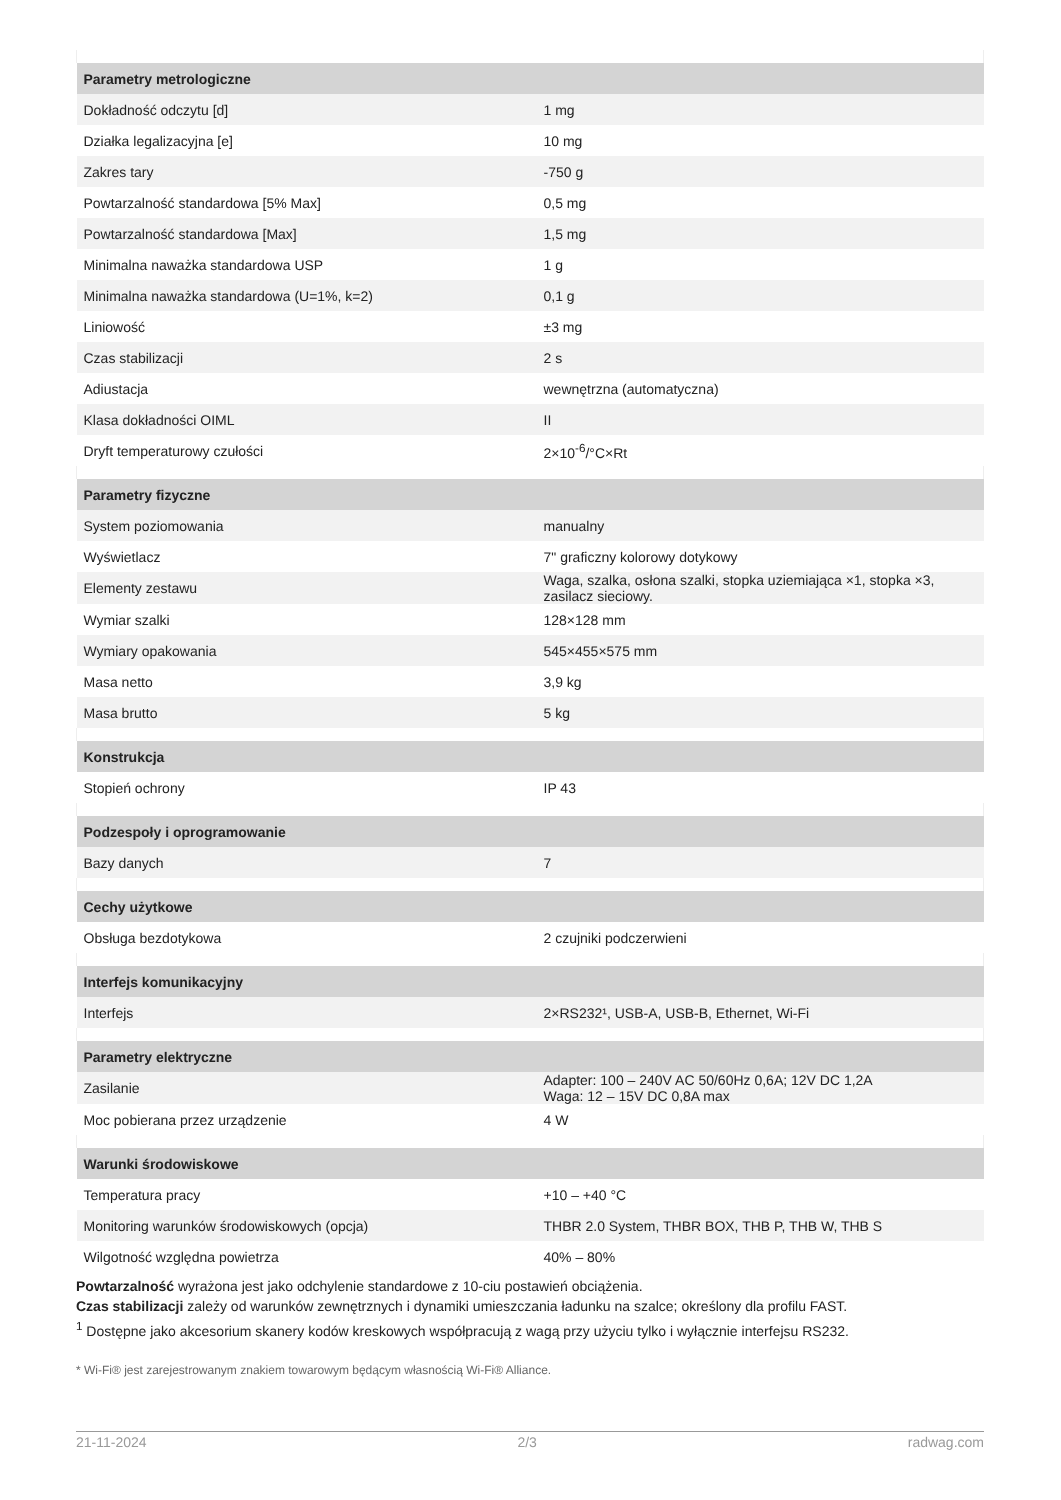| Parametry metrologiczne | |
| --- | --- |
| Dokładność odczytu [d] | 1 mg |
| Działka legalizacyjna [e] | 10 mg |
| Zakres tary | -750 g |
| Powtarzalność standardowa [5% Max] | 0,5 mg |
| Powtarzalność standardowa [Max] | 1,5 mg |
| Minimalna naważka standardowa USP | 1 g |
| Minimalna naważka standardowa (U=1%, k=2) | 0,1 g |
| Liniowość | ±3 mg |
| Czas stabilizacji | 2 s |
| Adiustacja | wewnętrzna (automatyczna) |
| Klasa dokładności OIML | II |
| Dryft temperaturowy czułości | 2×10<sup>-6</sup>/°C×Rt |
| Parametry fizyczne | |
| System poziomowania | manualny |
| Wyświetlacz | 7" graficzny kolorowy dotykowy |
| Elementy zestawu | Waga, szalka, osłona szalki, stopka uziemiająca ×1, stopka ×3, zasilacz sieciowy. |
| Wymiar szalki | 128×128 mm |
| Wymiary opakowania | 545×455×575 mm |
| Masa netto | 3,9 kg |
| Masa brutto | 5 kg |
| Konstrukcja | |
| Stopień ochrony | IP 43 |
| Podzespoły i oprogramowanie | |
| Bazy danych | 7 |
| Cechy użytkowe | |
| Obsługa bezdotykowa | 2 czujniki podczerwieni |
| Interfejs komunikacyjny | |
| Interfejs | 2×RS232¹, USB-A, USB-B, Ethernet, Wi-Fi |
| Parametry elektryczne | |
| Zasilanie | Adapter: 100 – 240V AC 50/60Hz 0,6A; 12V DC 1,2A Waga: 12 – 15V DC 0,8A max |
| Moc pobierana przez urządzenie | 4 W |
| Warunki środowiskowe | |
| Temperatura pracy | +10 – +40 °C |
| Monitoring warunków środowiskowych (opcja) | THBR 2.0 System, THBR BOX, THB P, THB W, THB S |
| Wilgotność względna powietrza | 40% – 80% |
Powtarzalność wyrażona jest jako odchylenie standardowe z 10-ciu postawień obciążenia.
Czas stabilizacji zależy od warunków zewnętrznych i dynamiki umieszczania ładunku na szalce; określony dla profilu FAST.
<sup>1</sup> Dostępne jako akcesorium skanery kodów kreskowych współpracują z wagą przy użyciu tylko i wyłącznie interfejsu RS232.
* Wi-Fi® jest zarejestrowanym znakiem towarowym będącym własnością Wi-Fi® Alliance.
21-11-2024 2/3 radwag.com